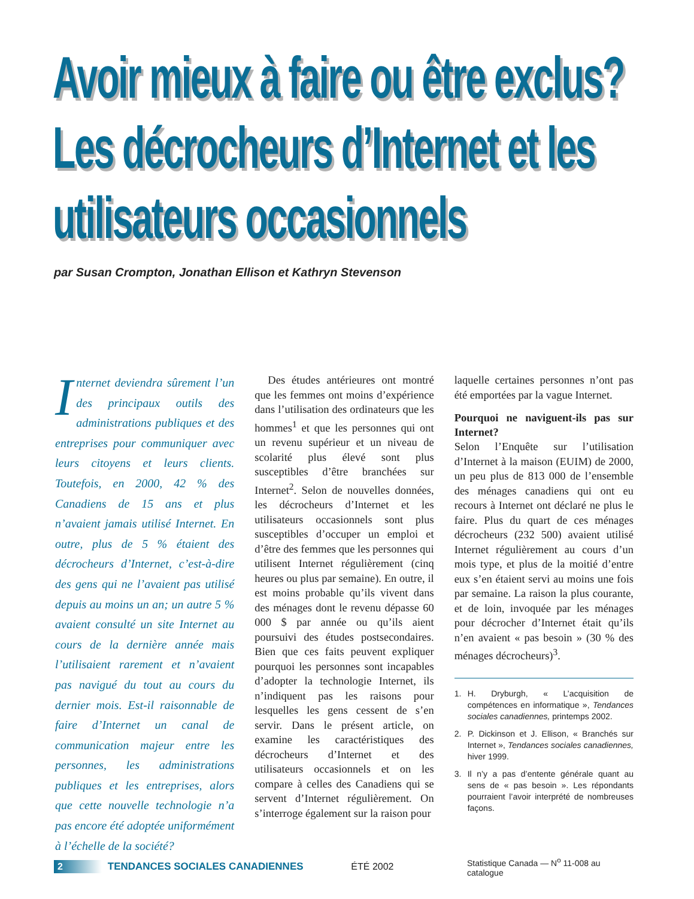Avoir mieux à faire ou être exclus? Les décrocheurs d’Internet et les utilisateurs occasionnels
par Susan Crompton, Jonathan Ellison et Kathryn Stevenson
Internet deviendra sûrement l’un des principaux outils des administrations publiques et des entreprises pour communiquer avec leurs citoyens et leurs clients. Toutefois, en 2000, 42 % des Canadiens de 15 ans et plus n’avaient jamais utilisé Internet. En outre, plus de 5 % étaient des décrocheurs d’Internet, c’est-à-dire des gens qui ne l’avaient pas utilisé depuis au moins un an; un autre 5 % avaient consulté un site Internet au cours de la dernière année mais l’utilisaient rarement et n’avaient pas navigué du tout au cours du dernier mois. Est-il raisonnable de faire d’Internet un canal de communication majeur entre les personnes, les administrations publiques et les entreprises, alors que cette nouvelle technologie n’a pas encore été adoptée uniformément à l’échelle de la société?
Des études antérieures ont montré que les femmes ont moins d’expérience dans l’utilisation des ordinateurs que les hommes<sup>1</sup> et que les personnes qui ont un revenu supérieur et un niveau de scolarité plus élevé sont plus susceptibles d’être branchées sur Internet<sup>2</sup>. Selon de nouvelles données, les décrocheurs d’Internet et les utilisateurs occasionnels sont plus susceptibles d’occuper un emploi et d’être des femmes que les personnes qui utilisent Internet régulièrement (cinq heures ou plus par semaine). En outre, il est moins probable qu’ils vivent dans des ménages dont le revenu dépasse 60 000 $ par année ou qu’ils aient poursuivi des études postsecondaires. Bien que ces faits peuvent expliquer pourquoi les personnes sont incapables d’adopter la technologie Internet, ils n’indiquent pas les raisons pour lesquelles les gens cessent de s’en servir. Dans le présent article, on examine les caractéristiques des décrocheurs d’Internet et des utilisateurs occasionnels et on les compare à celles des Canadiens qui se servent d’Internet régulièrement. On s’interroge également sur la raison pour
laquelle certaines personnes n’ont pas été emportées par la vague Internet.
Pourquoi ne naviguent-ils pas sur Internet?
Selon l’Enquête sur l’utilisation d’Internet à la maison (EUIM) de 2000, un peu plus de 813 000 de l’ensemble des ménages canadiens qui ont eu recours à Internet ont déclaré ne plus le faire. Plus du quart de ces ménages décrocheurs (232 500) avaient utilisé Internet régulièrement au cours d’un mois type, et plus de la moitié d’entre eux s’en étaient servi au moins une fois par semaine. La raison la plus courante, et de loin, invoquée par les ménages pour décrocher d’Internet était qu’ils n’en avaient « pas besoin » (30 % des ménages décrocheurs)<sup>3</sup>.
1. H. Dryburgh, « L’acquisition de compétences en informatique », Tendances sociales canadiennes, printemps 2002.
2. P. Dickinson et J. Ellison, « Branchés sur Internet », Tendances sociales canadiennes, hiver 1999.
3. Il n’y a pas d’entente générale quant au sens de « pas besoin ». Les répondants pourraient l’avoir interprété de nombreuses façons.
2 TENDANCES SOCIALES CANADIENNES ÉTÉ 2002 Statistique Canada — N<sup>o</sup> 11-008 au catalogue